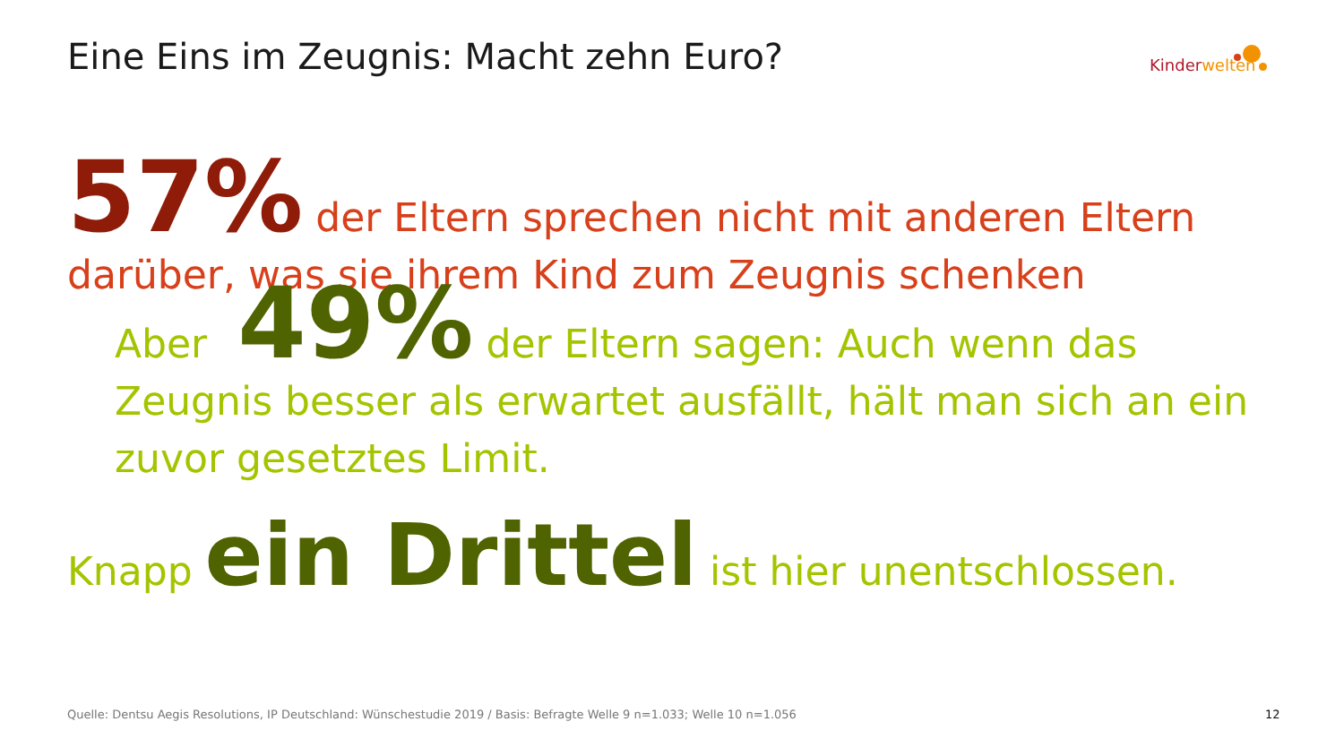Eine Eins im Zeugnis: Macht zehn Euro?
Kinder welten
57% der Eltern sprechen nicht mit anderen Eltern darüber, was sie ihrem Kind zum Zeugnis schenken
Aber 49% der Eltern sagen: Auch wenn das Zeugnis besser als erwartet ausfällt, hält man sich an ein zuvor gesetztes Limit.
Knapp ein Drittel ist hier unentschlossen.
Quelle: Dentsu Aegis Resolutions, IP Deutschland: Wünschestudie 2019 / Basis: Befragte Welle 9 n=1.033; Welle 10 n=1.056
12